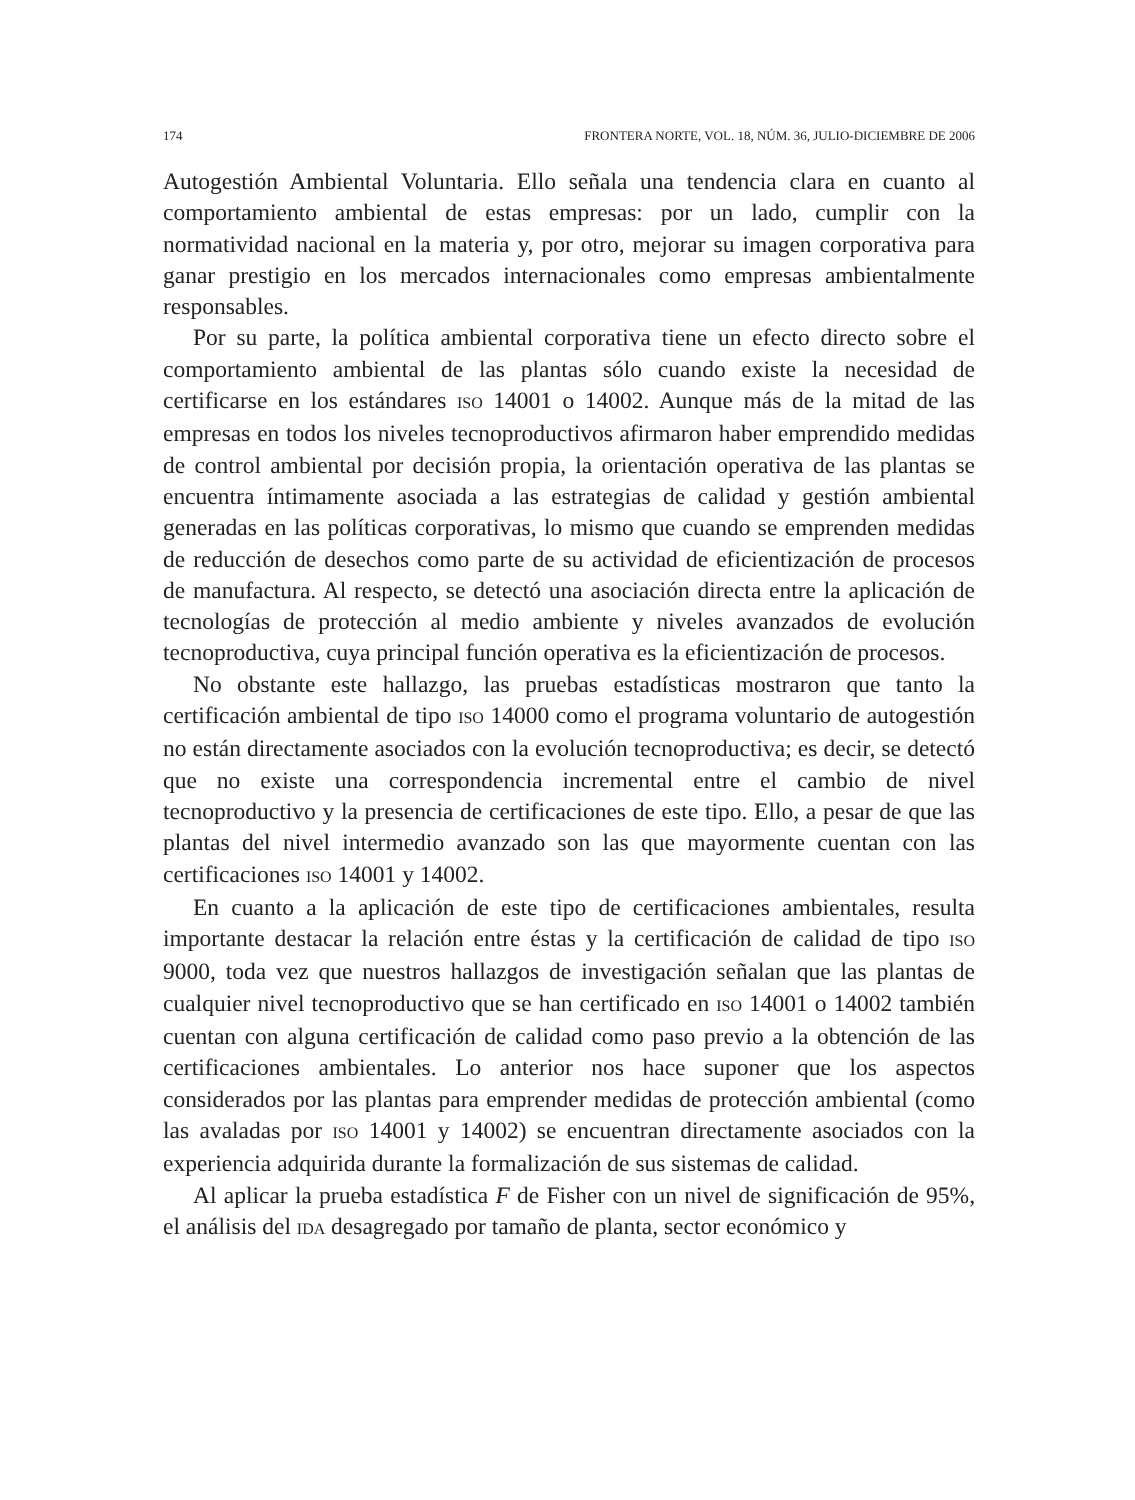174 FRONTERA NORTE, VOL. 18, NÚM. 36, JULIO-DICIEMBRE DE 2006
Autogestión Ambiental Voluntaria. Ello señala una tendencia clara en cuanto al comportamiento ambiental de estas empresas: por un lado, cumplir con la normatividad nacional en la materia y, por otro, mejorar su imagen corporativa para ganar prestigio en los mercados internacionales como empresas ambientalmente responsables.
Por su parte, la política ambiental corporativa tiene un efecto directo sobre el comportamiento ambiental de las plantas sólo cuando existe la necesidad de certificarse en los estándares ISO 14001 o 14002. Aunque más de la mitad de las empresas en todos los niveles tecnoproductivos afirmaron haber emprendido medidas de control ambiental por decisión propia, la orientación operativa de las plantas se encuentra íntimamente asociada a las estrategias de calidad y gestión ambiental generadas en las políticas corporativas, lo mismo que cuando se emprenden medidas de reducción de desechos como parte de su actividad de eficientización de procesos de manufactura. Al respecto, se detectó una asociación directa entre la aplicación de tecnologías de protección al medio ambiente y niveles avanzados de evolución tecnoproductiva, cuya principal función operativa es la eficientización de procesos.
No obstante este hallazgo, las pruebas estadísticas mostraron que tanto la certificación ambiental de tipo ISO 14000 como el programa voluntario de autogestión no están directamente asociados con la evolución tecnoproductiva; es decir, se detectó que no existe una correspondencia incremental entre el cambio de nivel tecnoproductivo y la presencia de certificaciones de este tipo. Ello, a pesar de que las plantas del nivel intermedio avanzado son las que mayormente cuentan con las certificaciones ISO 14001 y 14002.
En cuanto a la aplicación de este tipo de certificaciones ambientales, resulta importante destacar la relación entre éstas y la certificación de calidad de tipo ISO 9000, toda vez que nuestros hallazgos de investigación señalan que las plantas de cualquier nivel tecnoproductivo que se han certificado en ISO 14001 o 14002 también cuentan con alguna certificación de calidad como paso previo a la obtención de las certificaciones ambientales. Lo anterior nos hace suponer que los aspectos considerados por las plantas para emprender medidas de protección ambiental (como las avaladas por ISO 14001 y 14002) se encuentran directamente asociados con la experiencia adquirida durante la formalización de sus sistemas de calidad.
Al aplicar la prueba estadística F de Fisher con un nivel de significación de 95%, el análisis del IDA desagregado por tamaño de planta, sector económico y